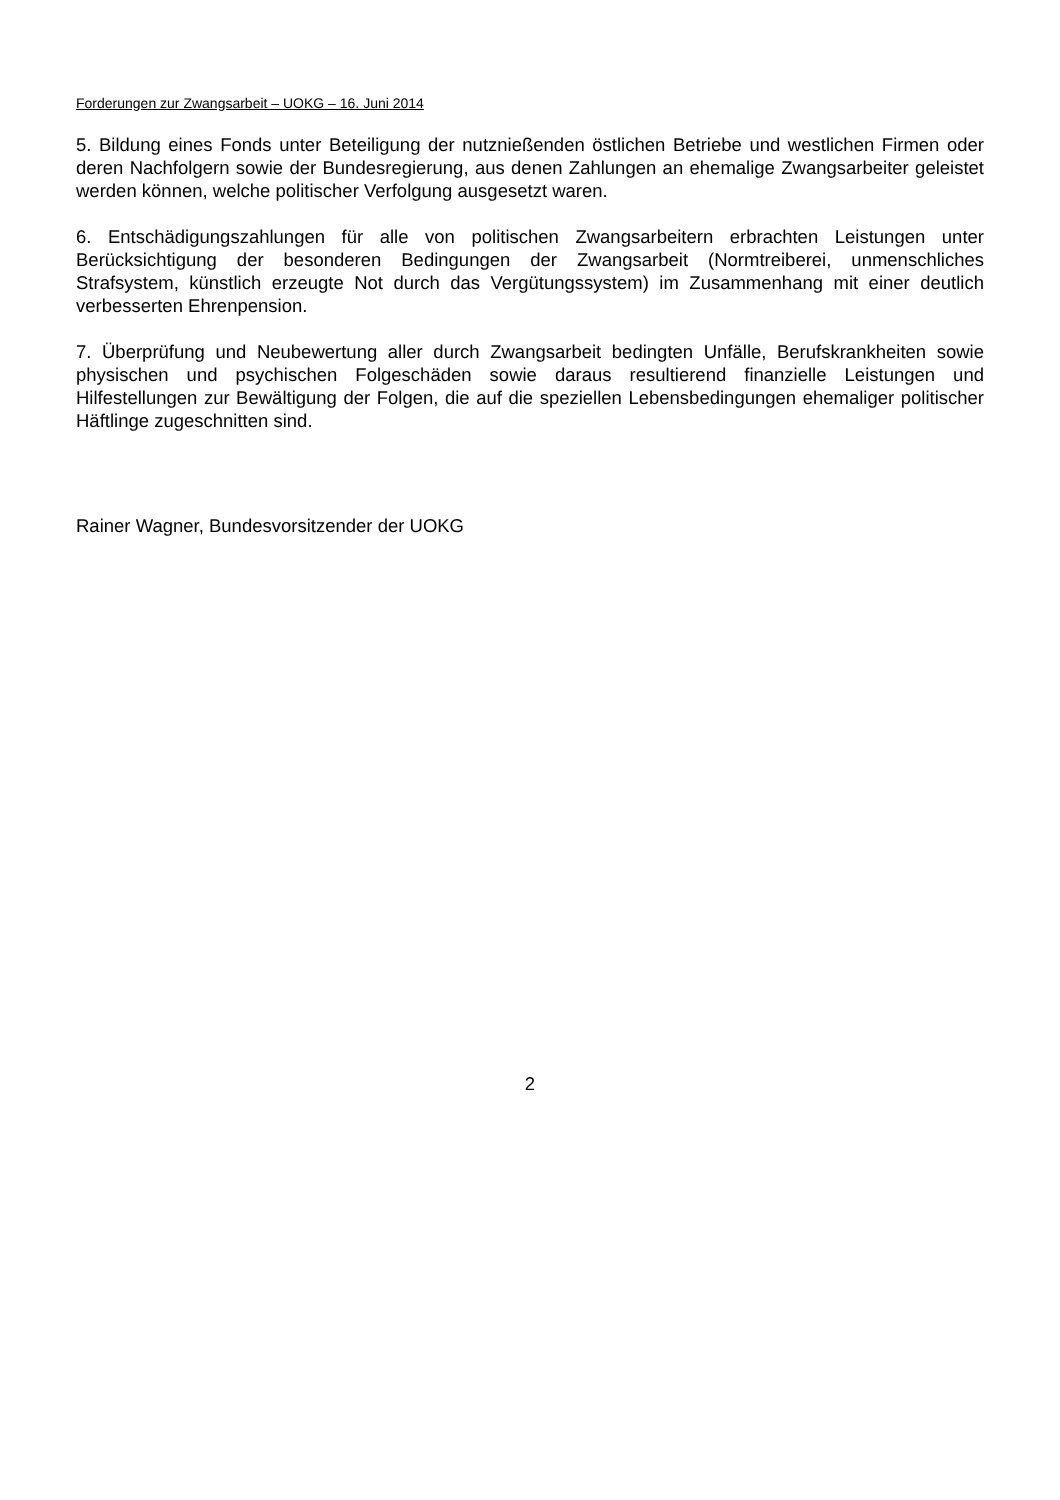Forderungen zur Zwangsarbeit – UOKG – 16. Juni 2014
5. Bildung eines Fonds unter Beteiligung der nutznießenden östlichen Betriebe und westlichen Firmen oder deren Nachfolgern sowie der Bundesregierung, aus denen Zahlungen an ehemalige Zwangsarbeiter geleistet werden können, welche politischer Verfolgung ausgesetzt waren.
6. Entschädigungszahlungen für alle von politischen Zwangsarbeitern erbrachten Leistungen unter Berücksichtigung der besonderen Bedingungen der Zwangsarbeit (Normtreiberei, unmenschliches Strafsystem, künstlich erzeugte Not durch das Vergütungssystem) im Zusammenhang mit einer deutlich verbesserten Ehrenpension.
7. Überprüfung und Neubewertung aller durch Zwangsarbeit bedingten Unfälle, Berufskrankheiten sowie physischen und psychischen Folgeschäden sowie daraus resultierend finanzielle Leistungen und Hilfestellungen zur Bewältigung der Folgen, die auf die speziellen Lebensbedingungen ehemaliger politischer Häftlinge zugeschnitten sind.
Rainer Wagner, Bundesvorsitzender der UOKG
2